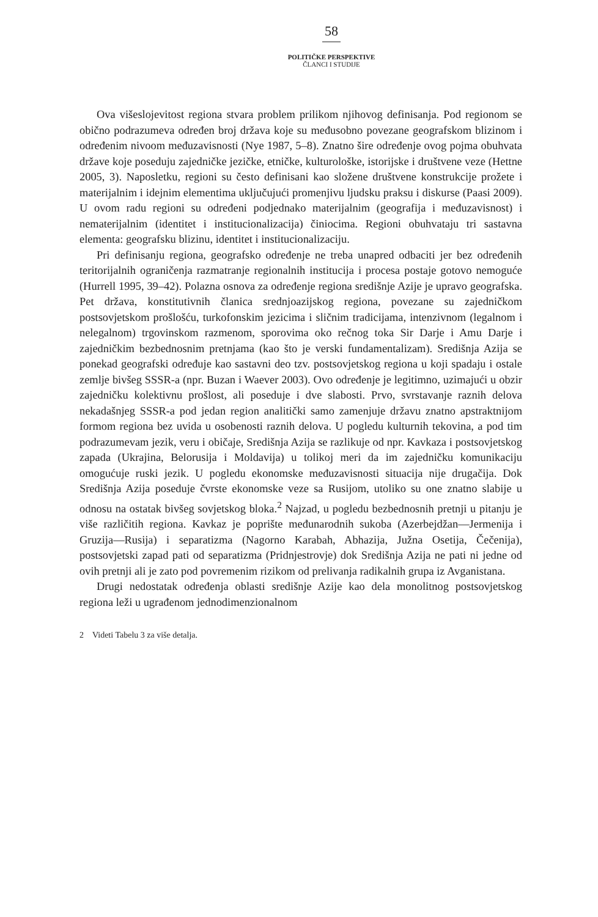58
POLITIČKE PERSPEKTIVE
ČLANCI I STUDIJE
Ova višeslojevitost regiona stvara problem prilikom njihovog definisanja. Pod regionom se obično podrazumeva određen broj država koje su međusobno povezane geografskom blizinom i određenim nivoom međuzavisnosti (Nye 1987, 5–8). Znatno šire određenje ovog pojma obuhvata države koje poseduju zajedničke jezičke, etničke, kulturološke, istorijske i društvene veze (Hettne 2005, 3). Naposletku, regioni su često definisani kao složene društvene konstrukcije prožete i materijalnim i idejnim elementima uključujući promenjivu ljudsku praksu i diskurse (Paasi 2009). U ovom radu regioni su određeni podjednako materijalnim (geografija i međuzavisnost) i nematerijalnim (identitet i institucionalizacija) činiocima. Regioni obuhvataju tri sastavna elementa: geografsku blizinu, identitet i institucionalizaciju.
Pri definisanju regiona, geografsko određenje ne treba unapred odbaciti jer bez određenih teritorijalnih ograničenja razmatranje regionalnih institucija i procesa postaje gotovo nemoguće (Hurrell 1995, 39–42). Polazna osnova za određenje regiona središnje Azije je upravo geografska. Pet država, konstitutivnih članica srednjoazijskog regiona, povezane su zajedničkom postsovjetskom prošlošću, turkofonskim jezicima i sličnim tradicijama, intenzivnom (legalnom i nelegalnom) trgovinskom razmenom, sporovima oko rečnog toka Sir Darje i Amu Darje i zajedničkim bezbednosnim pretnjama (kao što je verski fundamentalizam). Središnja Azija se ponekad geografski određuje kao sastavni deo tzv. postsovjetskog regiona u koji spadaju i ostale zemlje bivšeg SSSR-a (npr. Buzan i Waever 2003). Ovo određenje je legitimno, uzimajući u obzir zajedničku kolektivnu prošlost, ali poseduje i dve slabosti. Prvo, svrstavanje raznih delova nekadašnjeg SSSR-a pod jedan region analitički samo zamenjuje državu znatno apstraktnijom formom regiona bez uvida u osobenosti raznih delova. U pogledu kulturnih tekovina, a pod tim podrazumevam jezik, veru i običaje, Središnja Azija se razlikuje od npr. Kavkaza i postsovjetskog zapada (Ukrajina, Belorusija i Moldavija) u tolikoj meri da im zajedničku komunikaciju omogućuje ruski jezik. U pogledu ekonomske međuzavisnosti situacija nije drugačija. Dok Središnja Azija poseduje čvrste ekonomske veze sa Rusijom, utoliko su one znatno slabije u odnosu na ostatak bivšeg sovjetskog bloka.<sup>2</sup> Najzad, u pogledu bezbednosnih pretnji u pitanju je više različitih regiona. Kavkaz je poprište međunarodnih sukoba (Azerbejdžan—Jermenija i Gruzija—Rusija) i separatizma (Nagorno Karabah, Abhazija, Južna Osetija, Čečenija), postsovjetski zapad pati od separatizma (Pridnjestrovje) dok Središnja Azija ne pati ni jedne od ovih pretnji ali je zato pod povremenim rizikom od prelivanja radikalnih grupa iz Avganistana.
Drugi nedostatak određenja oblasti središnje Azije kao dela monolitnog postsovjetskog regiona leži u ugrađenom jednodimenzionalnom
2 Videti Tabelu 3 za više detalja.